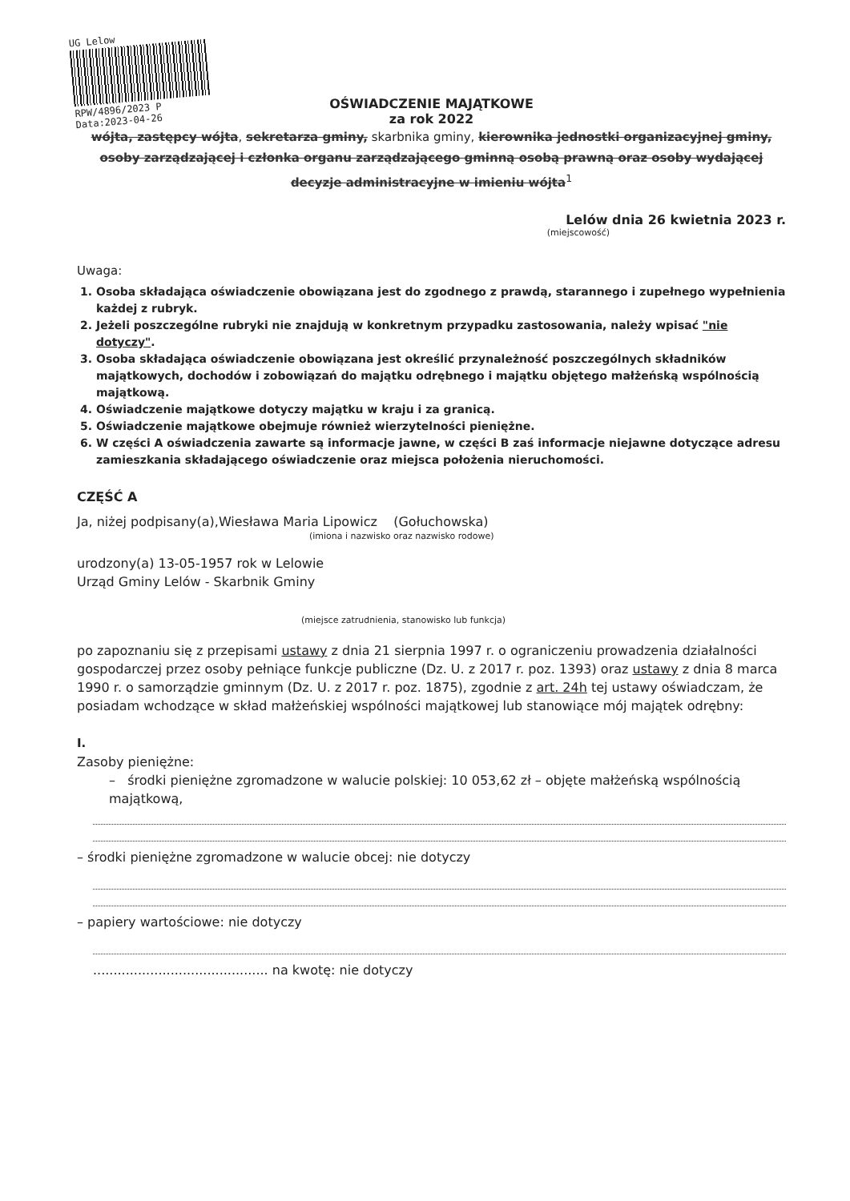UG Lelow
RPW/4896/2023 P
Data:2023-04-26
OŚWIADCZENIE MAJĄTKOWE
za rok 2022
wójta, zastępcy wójta, sekretarza gminy, skarbnika gminy, kierownika jednostki organizacyjnej gminy, osoby zarządzającej i członka organu zarządzającego gminną osobą prawną oraz osoby wydającej decyzje administracyjne w imieniu wójta<sup>1</sup>
Lelów dnia 26 kwietnia 2023 r.
(miejscowość)
Uwaga:
1. Osoba składająca oświadczenie obowiązana jest do zgodnego z prawdą, starannego i zupełnego wypełnienia każdej z rubryk.
2. Jeżeli poszczególne rubryki nie znajdują w konkretnym przypadku zastosowania, należy wpisać "nie dotyczy".
3. Osoba składająca oświadczenie obowiązana jest określić przynależność poszczególnych składników majątkowych, dochodów i zobowiązań do majątku odrębnego i majątku objętego małżeńską wspólnością majątkową.
4. Oświadczenie majątkowe dotyczy majątku w kraju i za granicą.
5. Oświadczenie majątkowe obejmuje również wierzytelności pieniężne.
6. W części A oświadczenia zawarte są informacje jawne, w części B zaś informacje niejawne dotyczące adresu zamieszkania składającego oświadczenie oraz miejsca położenia nieruchomości.
CZĘŚĆ A
Ja, niżej podpisany(a),Wiesława Maria Lipowicz (Gołuchowska)
(imiona i nazwisko oraz nazwisko rodowe)
urodzony(a) 13-05-1957 rok w Lelowie
Urząd Gminy Lelów - Skarbnik Gminy
(miejsce zatrudnienia, stanowisko lub funkcja)
po zapoznaniu się z przepisami ustawy z dnia 21 sierpnia 1997 r. o ograniczeniu prowadzenia działalności gospodarczej przez osoby pełniące funkcje publiczne (Dz. U. z 2017 r. poz. 1393) oraz ustawy z dnia 8 marca 1990 r. o samorządzie gminnym (Dz. U. z 2017 r. poz. 1875), zgodnie z art. 24h tej ustawy oświadczam, że posiadam wchodzące w skład małżeńskiej wspólności majątkowej lub stanowiące mój majątek odrębny:
I.
Zasoby pieniężne:
– środki pieniężne zgromadzone w walucie polskiej: 10 053,62 zł – objęte małżeńską wspólnością majątkową,
– środki pieniężne zgromadzone w walucie obcej: nie dotyczy
– papiery wartościowe: nie dotyczy
........................................... na kwotę: nie dotyczy